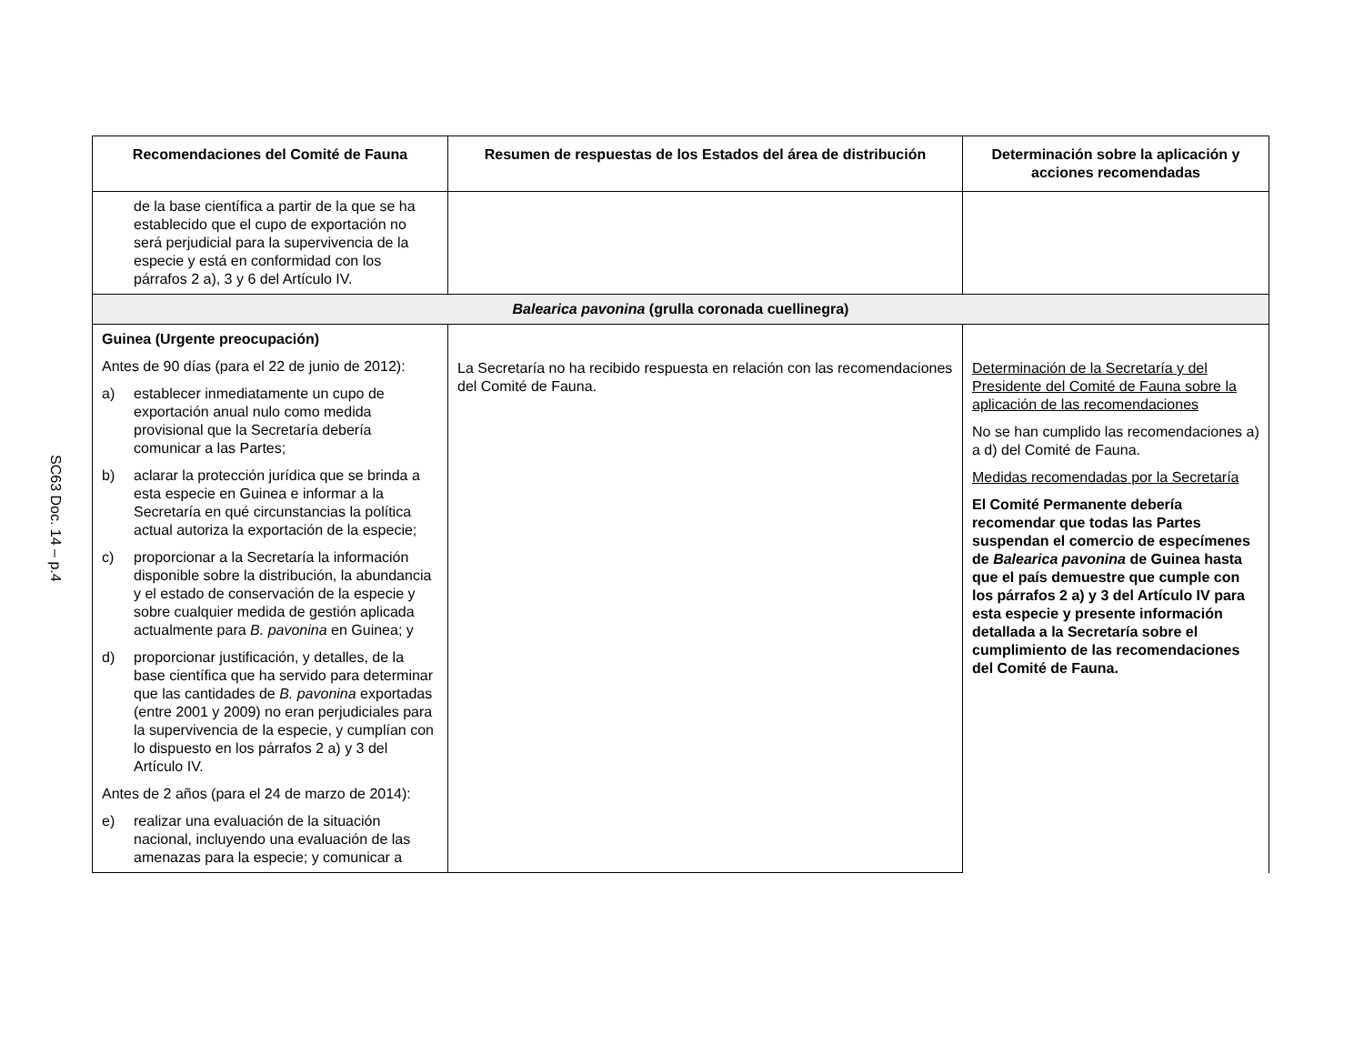SC63 Doc. 14 – p.4
| Recomendaciones del Comité de Fauna | Resumen de respuestas de los Estados del área de distribución | Determinación sobre la aplicación y acciones recomendadas |
| --- | --- | --- |
| de la base científica a partir de la que se ha establecido que el cupo de exportación no será perjudicial para la supervivencia de la especie y está en conformidad con los párrafos 2 a), 3 y 6 del Artículo IV. | | |
| Balearica pavonina (grulla coronada cuellinegra) | | |
| Guinea (Urgente preocupación) Antes de 90 días (para el 22 de junio de 2012): a) establecer inmediatamente un cupo de exportación anual nulo como medida provisional que la Secretaría debería comunicar a las Partes; b) aclarar la protección jurídica que se brinda a esta especie en Guinea e informar a la Secretaría en qué circunstancias la política actual autoriza la exportación de la especie; c) proporcionar a la Secretaría la información disponible sobre la distribución, la abundancia y el estado de conservación de la especie y sobre cualquier medida de gestión aplicada actualmente para B. pavonina en Guinea; y d) proporcionar justificación, y detalles, de la base científica que ha servido para determinar que las cantidades de B. pavonina exportadas (entre 2001 y 2009) no eran perjudiciales para la supervivencia de la especie, y cumplían con lo dispuesto en los párrafos 2 a) y 3 del Artículo IV. Antes de 2 años (para el 24 de marzo de 2014): e) realizar una evaluación de la situación nacional, incluyendo una evaluación de las amenazas para la especie; y comunicar a | La Secretaría no ha recibido respuesta en relación con las recomendaciones del Comité de Fauna. | Determinación de la Secretaría y del Presidente del Comité de Fauna sobre la aplicación de las recomendaciones No se han cumplido las recomendaciones a) a d) del Comité de Fauna. Medidas recomendadas por la Secretaría El Comité Permanente debería recomendar que todas las Partes suspendan el comercio de especímenes de Balearica pavonina de Guinea hasta que el país demuestre que cumple con los párrafos 2 a) y 3 del Artículo IV para esta especie y presente información detallada a la Secretaría sobre el cumplimiento de las recomendaciones del Comité de Fauna. |